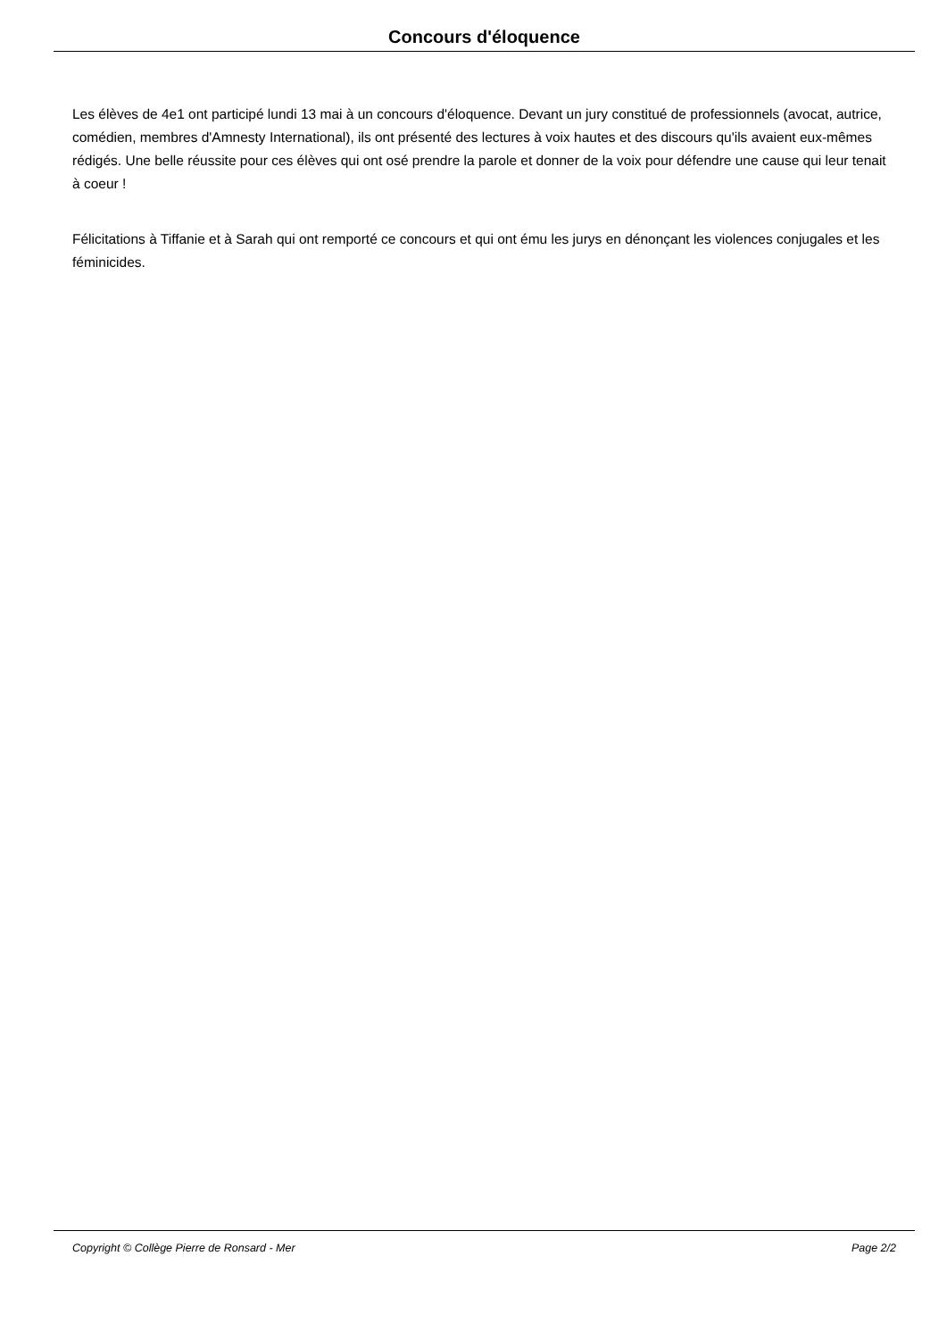Concours d'éloquence
Les élèves de 4e1 ont participé lundi 13 mai à un concours d'éloquence. Devant un jury constitué de professionnels (avocat, autrice, comédien, membres d'Amnesty International), ils ont présenté des lectures à voix hautes et des discours qu'ils avaient eux-mêmes rédigés. Une belle réussite pour ces élèves qui ont osé prendre la parole et donner de la voix pour défendre une cause qui leur tenait à coeur !
Félicitations à Tiffanie et à Sarah qui ont remporté ce concours et qui ont ému les jurys en dénonçant les violences conjugales et les féminicides.
Copyright © Collège Pierre de Ronsard - Mer Page 2/2